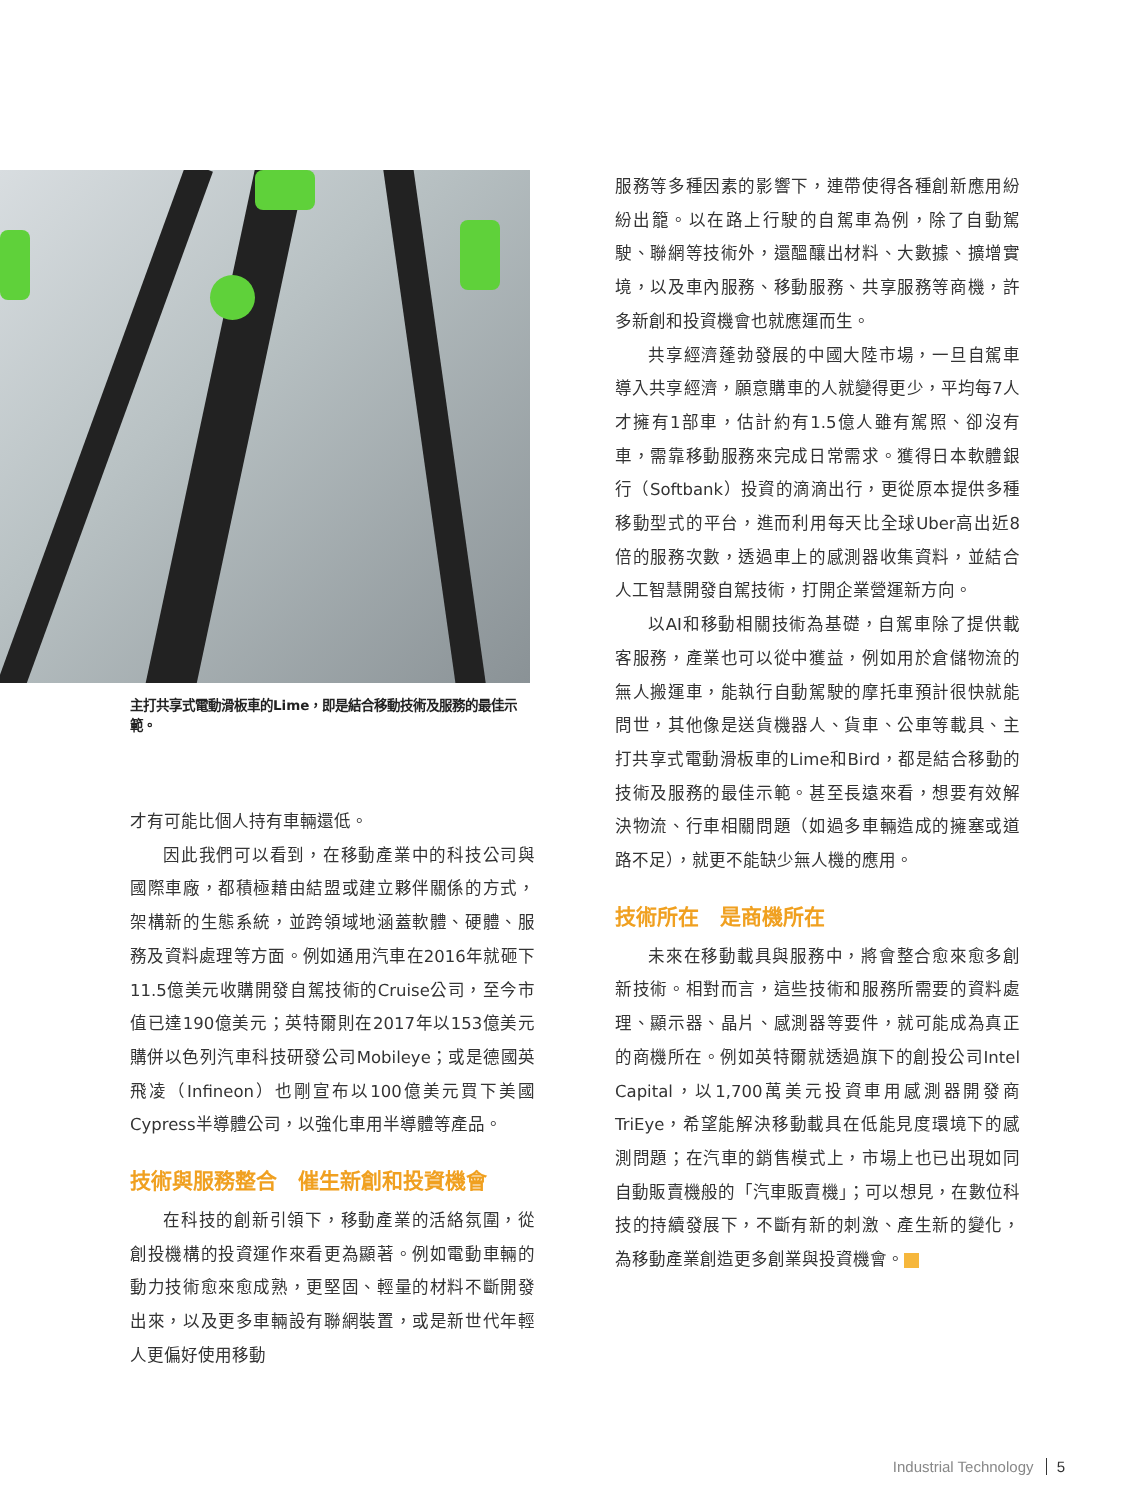主打共享式電動滑板車的Lime，即是結合移動技術及服務的最佳示範。
才有可能比個人持有車輛還低。
因此我們可以看到，在移動產業中的科技公司與國際車廠，都積極藉由結盟或建立夥伴關係的方式，架構新的生態系統，並跨領域地涵蓋軟體、硬體、服務及資料處理等方面。例如通用汽車在2016年就砸下11.5億美元收購開發自駕技術的Cruise公司，至今市值已達190億美元；英特爾則在2017年以153億美元購併以色列汽車科技研發公司Mobileye；或是德國英飛凌（Infineon）也剛宣布以100億美元買下美國Cypress半導體公司，以強化車用半導體等產品。
技術與服務整合　催生新創和投資機會
在科技的創新引領下，移動產業的活絡氛圍，從創投機構的投資運作來看更為顯著。例如電動車輛的動力技術愈來愈成熟，更堅固、輕量的材料不斷開發出來，以及更多車輛設有聯網裝置，或是新世代年輕人更偏好使用移動
服務等多種因素的影響下，連帶使得各種創新應用紛紛出籠。以在路上行駛的自駕車為例，除了自動駕駛、聯網等技術外，還醞釀出材料、大數據、擴增實境，以及車內服務、移動服務、共享服務等商機，許多新創和投資機會也就應運而生。
共享經濟蓬勃發展的中國大陸市場，一旦自駕車導入共享經濟，願意購車的人就變得更少，平均每7人才擁有1部車，估計約有1.5億人雖有駕照、卻沒有車，需靠移動服務來完成日常需求。獲得日本軟體銀行（Softbank）投資的滴滴出行，更從原本提供多種移動型式的平台，進而利用每天比全球Uber高出近8倍的服務次數，透過車上的感測器收集資料，並結合人工智慧開發自駕技術，打開企業營運新方向。
以AI和移動相關技術為基礎，自駕車除了提供載客服務，產業也可以從中獲益，例如用於倉儲物流的無人搬運車，能執行自動駕駛的摩托車預計很快就能問世，其他像是送貨機器人、貨車、公車等載具、主打共享式電動滑板車的Lime和Bird，都是結合移動的技術及服務的最佳示範。甚至長遠來看，想要有效解決物流、行車相關問題（如過多車輛造成的擁塞或道路不足），就更不能缺少無人機的應用。
技術所在　是商機所在
未來在移動載具與服務中，將會整合愈來愈多創新技術。相對而言，這些技術和服務所需要的資料處理、顯示器、晶片、感測器等要件，就可能成為真正的商機所在。例如英特爾就透過旗下的創投公司Intel Capital，以1,700萬美元投資車用感測器開發商TriEye，希望能解決移動載具在低能見度環境下的感測問題；在汽車的銷售模式上，市場上也已出現如同自動販賣機般的「汽車販賣機」；可以想見，在數位科技的持續發展下，不斷有新的刺激、產生新的變化，為移動產業創造更多創業與投資機會。
Industrial Technology 5